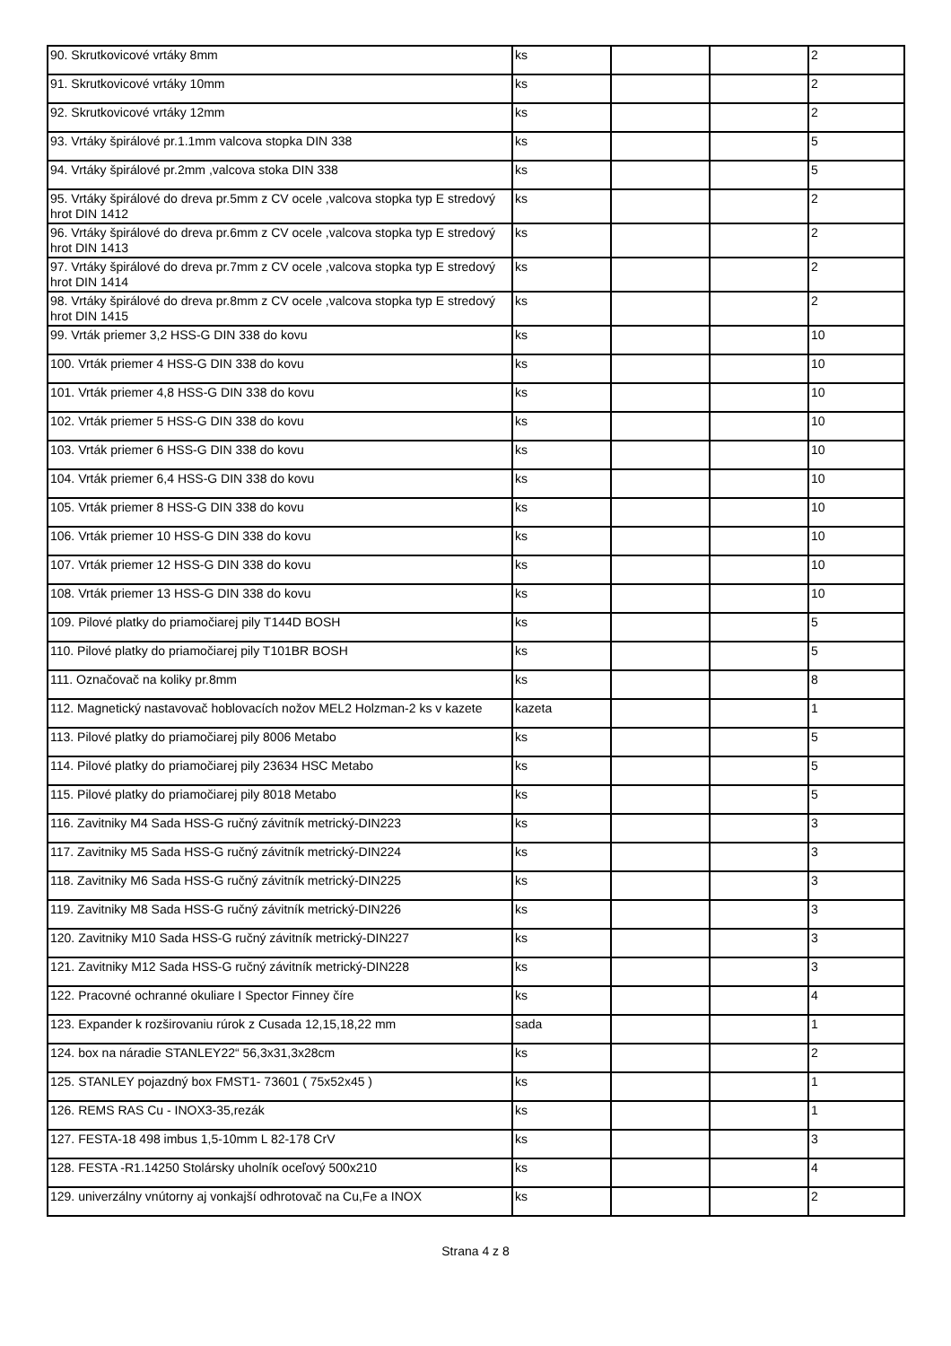| 90. Skrutkovicové vrtáky 8mm | ks | | | 2 |
| 91. Skrutkovicové vrtáky 10mm | ks | | | 2 |
| 92. Skrutkovicové vrtáky 12mm | ks | | | 2 |
| 93. Vrtáky špirálové pr.1.1mm valcova stopka DIN 338 | ks | | | 5 |
| 94. Vrtáky špirálové pr.2mm ,valcova stoka DIN 338 | ks | | | 5 |
| 95. Vrtáky špirálové do dreva pr.5mm z CV ocele ,valcova stopka typ E stredový hrot DIN 1412 | ks | | | 2 |
| 96. Vrtáky špirálové do dreva pr.6mm z CV ocele ,valcova stopka typ E stredový hrot DIN 1413 | ks | | | 2 |
| 97. Vrtáky špirálové do dreva pr.7mm z CV ocele ,valcova stopka typ E stredový hrot DIN 1414 | ks | | | 2 |
| 98. Vrtáky špirálové do dreva pr.8mm z CV ocele ,valcova stopka typ E stredový hrot DIN 1415 | ks | | | 2 |
| 99. Vrták priemer 3,2 HSS-G DIN 338 do kovu | ks | | | 10 |
| 100. Vrták priemer 4 HSS-G DIN 338 do kovu | ks | | | 10 |
| 101. Vrták priemer 4,8 HSS-G DIN 338 do kovu | ks | | | 10 |
| 102. Vrták priemer 5 HSS-G DIN 338 do kovu | ks | | | 10 |
| 103. Vrták priemer 6 HSS-G DIN 338 do kovu | ks | | | 10 |
| 104. Vrták priemer 6,4 HSS-G DIN 338 do kovu | ks | | | 10 |
| 105. Vrták priemer 8 HSS-G DIN 338 do kovu | ks | | | 10 |
| 106. Vrták priemer 10 HSS-G DIN 338 do kovu | ks | | | 10 |
| 107. Vrták priemer 12 HSS-G DIN 338 do kovu | ks | | | 10 |
| 108. Vrták priemer 13 HSS-G DIN 338 do kovu | ks | | | 10 |
| 109. Pilové platky do priamočiarej pily T144D BOSH | ks | | | 5 |
| 110. Pilové platky do priamočiarej pily T101BR BOSH | ks | | | 5 |
| 111. Označovač na koliky pr.8mm | ks | | | 8 |
| 112. Magnetický nastavovač hoblovacích nožov MEL2 Holzman-2 ks v kazete | kazeta | | | 1 |
| 113. Pilové platky do priamočiarej pily 8006 Metabo | ks | | | 5 |
| 114. Pilové platky do priamočiarej pily 23634 HSC Metabo | ks | | | 5 |
| 115. Pilové platky do priamočiarej pily 8018 Metabo | ks | | | 5 |
| 116. Zavitniky M4 Sada HSS-G ručný závitník metrický-DIN223 | ks | | | 3 |
| 117. Zavitniky M5 Sada HSS-G ručný závitník metrický-DIN224 | ks | | | 3 |
| 118. Zavitniky M6 Sada HSS-G ručný závitník metrický-DIN225 | ks | | | 3 |
| 119. Zavitniky M8 Sada HSS-G ručný závitník metrický-DIN226 | ks | | | 3 |
| 120. Zavitniky M10 Sada HSS-G ručný závitník metrický-DIN227 | ks | | | 3 |
| 121. Zavitniky M12 Sada HSS-G ručný závitník metrický-DIN228 | ks | | | 3 |
| 122. Pracovné ochranné okuliare I Spector Finney číre | ks | | | 4 |
| 123. Expander k rozširovaniu rúrok z Cusada 12,15,18,22 mm | sada | | | 1 |
| 124. box na náradie STANLEY22“ 56,3x31,3x28cm | ks | | | 2 |
| 125. STANLEY pojazdný box FMST1- 73601 ( 75x52x45 ) | ks | | | 1 |
| 126. REMS RAS Cu - INOX3-35,rezák | ks | | | 1 |
| 127. FESTA-18 498 imbus 1,5-10mm L 82-178 CrV | ks | | | 3 |
| 128. FESTA -R1.14250 Stolársky uholník oceľový 500x210 | ks | | | 4 |
| 129. univerzálny vnútorny aj vonkajší odhrotovač na Cu,Fe a INOX | ks | | | 2 |
Strana 4 z 8